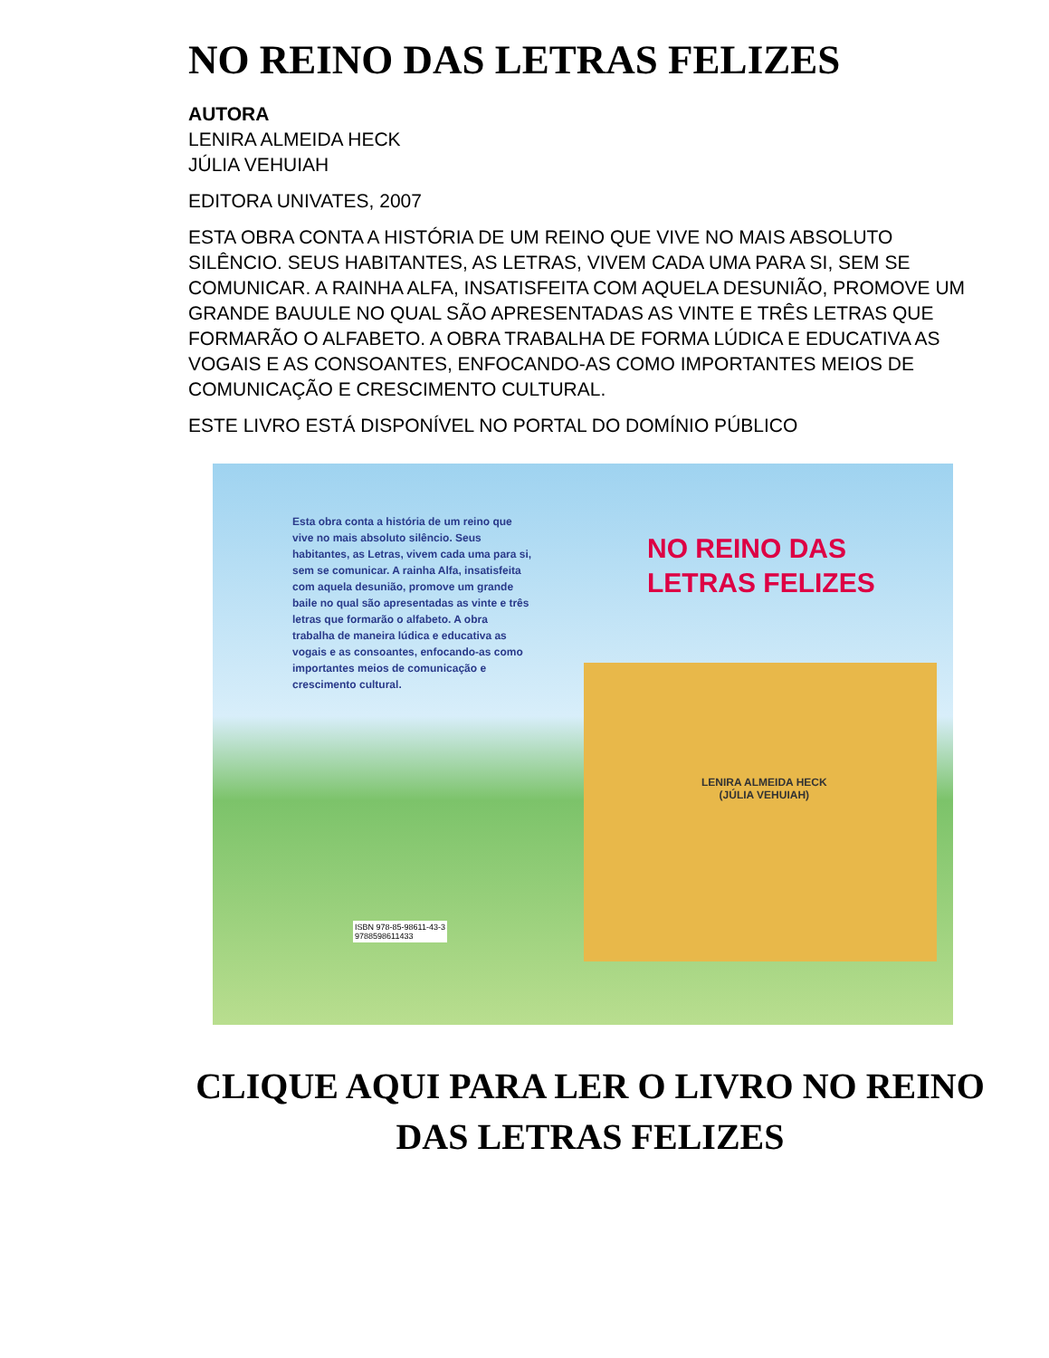NO REINO DAS LETRAS FELIZES
AUTORA
LENIRA ALMEIDA HECK
JÚLIA VEHUIAH
EDITORA UNIVATES, 2007
ESTA OBRA CONTA A HISTÓRIA DE UM REINO QUE VIVE NO MAIS ABSOLUTO SILÊNCIO. SEUS HABITANTES, AS LETRAS, VIVEM CADA UMA PARA SI, SEM SE COMUNICAR. A RAINHA ALFA, INSATISFEITA COM AQUELA DESUNIÃO, PROMOVE UM GRANDE BAUULE NO QUAL SÃO APRESENTADAS AS VINTE E TRÊS LETRAS QUE FORMARÃO O ALFABETO. A OBRA TRABALHA DE FORMA LÚDICA E EDUCATIVA AS VOGAIS E AS CONSOANTES, ENFOCANDO-AS COMO IMPORTANTES MEIOS DE COMUNICAÇÃO E CRESCIMENTO CULTURAL.
ESTE LIVRO ESTÁ DISPONÍVEL NO PORTAL DO DOMÍNIO PÚBLICO
Esta obra conta a história de um reino que vive no mais absoluto silêncio. Seus habitantes, as Letras, vivem cada uma para si, sem se comunicar. A rainha Alfa, insatisfeita com aquela desunião, promove um grande baile no qual são apresentadas as vinte e três letras que formarão o alfabeto. A obra trabalha de maneira lúdica e educativa as vogais e as consoantes, enfocando-as como importantes meios de comunicação e crescimento cultural.
NO REINO DAS
LETRAS FELIZES
LENIRA ALMEIDA HECK
(JÚLIA VEHUIAH)
ISBN 978-85-98611-43-3
9788598611433
CLIQUE AQUI PARA LER O LIVRO NO REINO DAS LETRAS FELIZES